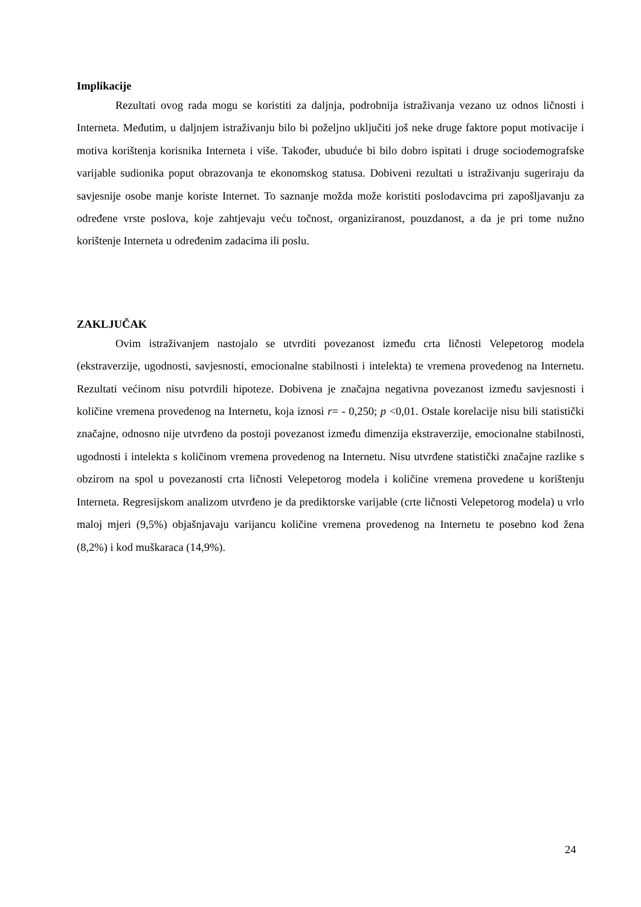Implikacije
Rezultati ovog rada mogu se koristiti za daljnja, podrobnija istraživanja vezano uz odnos ličnosti i Interneta. Međutim, u daljnjem istraživanju bilo bi poželjno uključiti još neke druge faktore poput motivacije i motiva korištenja korisnika Interneta i više. Također, ubuduće bi bilo dobro ispitati i druge sociodemografske varijable sudionika poput obrazovanja te ekonomskog statusa. Dobiveni rezultati u istraživanju sugeriraju da savjesnije osobe manje koriste Internet. To saznanje možda može koristiti poslodavcima pri zapošljavanju za određene vrste poslova, koje zahtjevaju veću točnost, organiziranost, pouzdanost, a da je pri tome nužno korištenje Interneta u određenim zadacima ili poslu.
ZAKLJUČAK
Ovim istraživanjem nastojalo se utvrditi povezanost između crta ličnosti Velepetorog modela (ekstraverzije, ugodnosti, savjesnosti, emocionalne stabilnosti i intelekta) te vremena provedenog na Internetu. Rezultati većinom nisu potvrdili hipoteze. Dobivena je značajna negativna povezanost između savjesnosti i količine vremena provedenog na Internetu, koja iznosi r= - 0,250; p <0,01. Ostale korelacije nisu bili statistički značajne, odnosno nije utvrđeno da postoji povezanost između dimenzija ekstraverzije, emocionalne stabilnosti, ugodnosti i intelekta s količinom vremena provedenog na Internetu. Nisu utvrđene statistički značajne razlike s obzirom na spol u povezanosti crta ličnosti Velepetorog modela i količine vremena provedene u korištenju Interneta. Regresijskom analizom utvrđeno je da prediktorske varijable (crte ličnosti Velepetorog modela) u vrlo maloj mjeri (9,5%) objašnjavaju varijancu količine vremena provedenog na Internetu te posebno kod žena (8,2%) i kod muškaraca (14,9%).
24